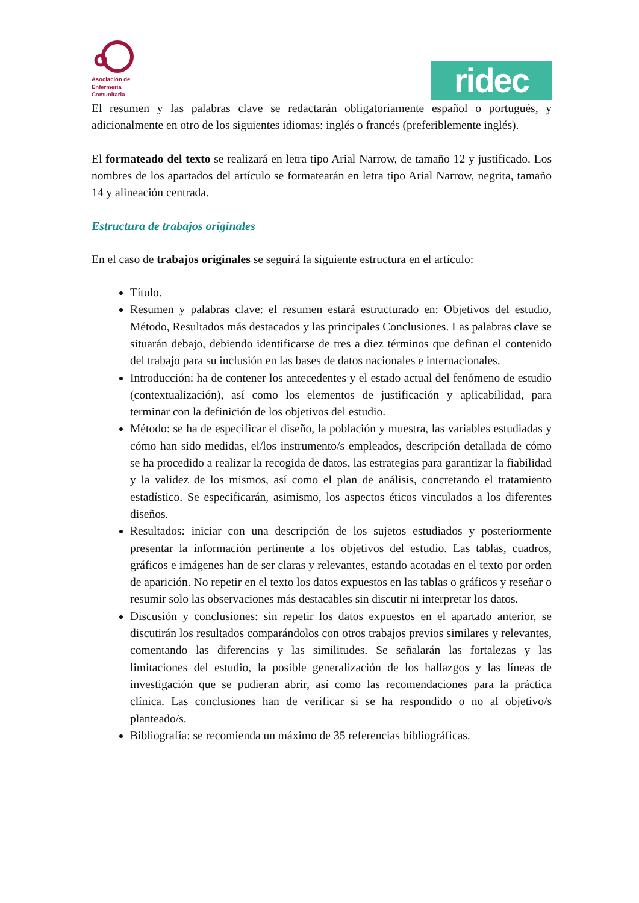Asociación de
Enfermería
Comunitaria
ridec
El resumen y las palabras clave se redactarán obligatoriamente español o portugués, y adicionalmente en otro de los siguientes idiomas: inglés o francés (preferiblemente inglés).
El formateado del texto se realizará en letra tipo Arial Narrow, de tamaño 12 y justificado. Los nombres de los apartados del artículo se formatearán en letra tipo Arial Narrow, negrita, tamaño 14 y alineación centrada.
Estructura de trabajos originales
En el caso de trabajos originales se seguirá la siguiente estructura en el artículo:
Título.
Resumen y palabras clave: el resumen estará estructurado en: Objetivos del estudio, Método, Resultados más destacados y las principales Conclusiones. Las palabras clave se situarán debajo, debiendo identificarse de tres a diez términos que definan el contenido del trabajo para su inclusión en las bases de datos nacionales e internacionales.
Introducción: ha de contener los antecedentes y el estado actual del fenómeno de estudio (contextualización), así como los elementos de justificación y aplicabilidad, para terminar con la definición de los objetivos del estudio.
Método: se ha de especificar el diseño, la población y muestra, las variables estudiadas y cómo han sido medidas, el/los instrumento/s empleados, descripción detallada de cómo se ha procedido a realizar la recogida de datos, las estrategias para garantizar la fiabilidad y la validez de los mismos, así como el plan de análisis, concretando el tratamiento estadístico. Se especificarán, asimismo, los aspectos éticos vinculados a los diferentes diseños.
Resultados: iniciar con una descripción de los sujetos estudiados y posteriormente presentar la información pertinente a los objetivos del estudio. Las tablas, cuadros, gráficos e imágenes han de ser claras y relevantes, estando acotadas en el texto por orden de aparición. No repetir en el texto los datos expuestos en las tablas o gráficos y reseñar o resumir solo las observaciones más destacables sin discutir ni interpretar los datos.
Discusión y conclusiones: sin repetir los datos expuestos en el apartado anterior, se discutirán los resultados comparándolos con otros trabajos previos similares y relevantes, comentando las diferencias y las similitudes. Se señalarán las fortalezas y las limitaciones del estudio, la posible generalización de los hallazgos y las líneas de investigación que se pudieran abrir, así como las recomendaciones para la práctica clínica. Las conclusiones han de verificar si se ha respondido o no al objetivo/s planteado/s.
Bibliografía: se recomienda un máximo de 35 referencias bibliográficas.